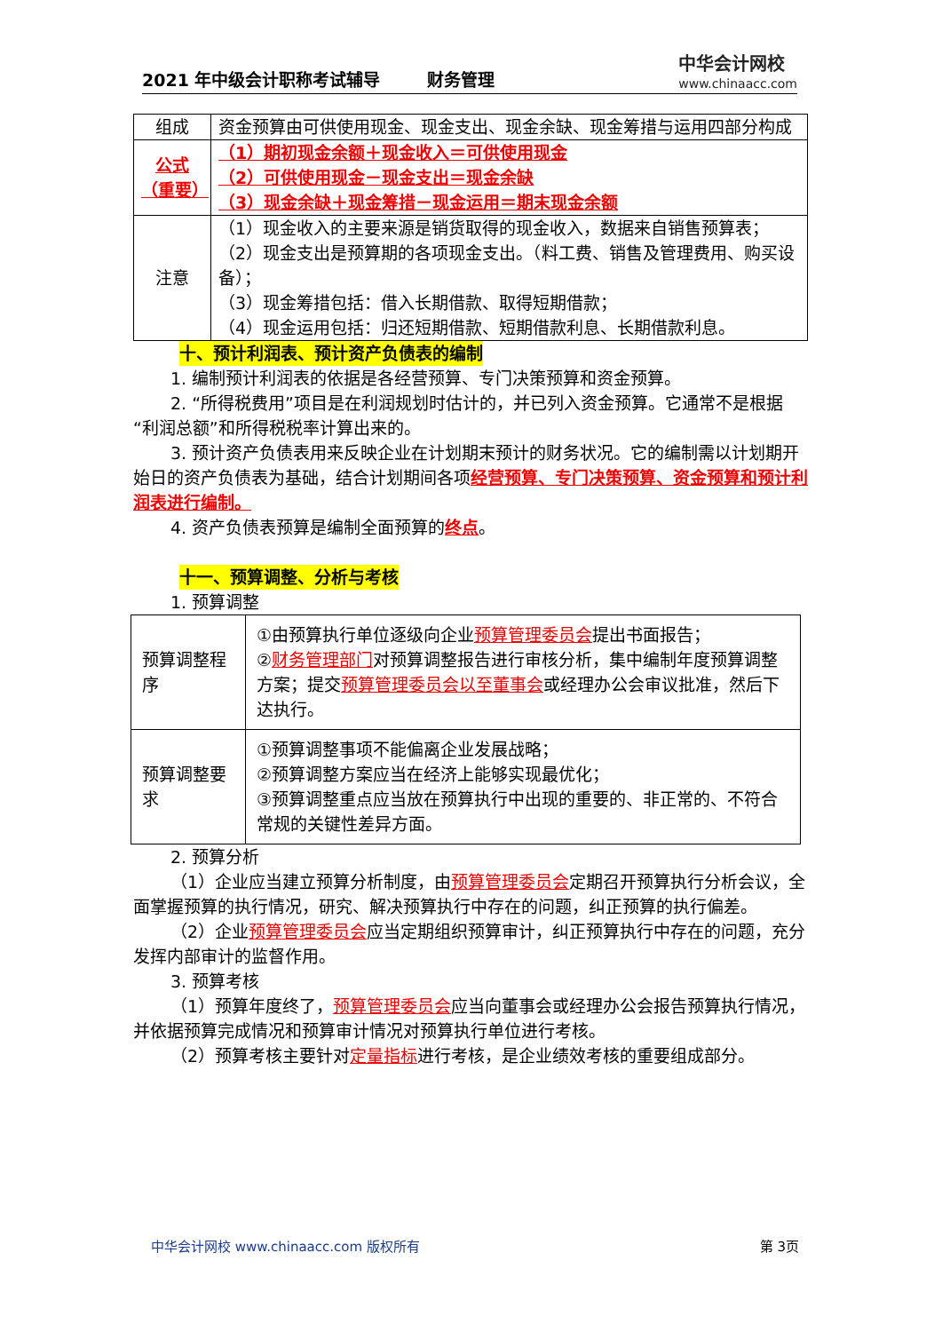2021 年中级会计职称考试辅导 财务管理
中华会计网校
www.chinaacc.com
| 组成 | 资金预算由可供使用现金、现金支出、现金余缺、现金筹措与运用四部分构成 |
| 公式（重要） | （1）期初现金余额＋现金收入＝可供使用现金 （2）可供使用现金－现金支出＝现金余缺 （3）现金余缺＋现金筹措－现金运用＝期末现金余额 |
| 注意 | （1）现金收入的主要来源是销货取得的现金收入，数据来自销售预算表； （2）现金支出是预算期的各项现金支出。（料工费、销售及管理费用、购买设备）； （3）现金筹措包括：借入长期借款、取得短期借款； （4）现金运用包括：归还短期借款、短期借款利息、长期借款利息。 |
十、预计利润表、预计资产负债表的编制
1. 编制预计利润表的依据是各经营预算、专门决策预算和资金预算。
2. “所得税费用”项目是在利润规划时估计的，并已列入资金预算。它通常不是根据“利润总额”和所得税税率计算出来的。
3. 预计资产负债表用来反映企业在计划期末预计的财务状况。它的编制需以计划期开始日的资产负债表为基础，结合计划期间各项经营预算、专门决策预算、资金预算和预计利润表进行编制。
4. 资产负债表预算是编制全面预算的终点。
十一、预算调整、分析与考核
1. 预算调整
| 预算调整程序 | ①由预算执行单位逐级向企业 预算管理委员会 提出书面报告； ② 财务管理部门 对预算调整报告进行审核分析，集中编制年度预算调整方案；提交 预算管理委员会以至董事会 或经理办公会审议批准，然后下达执行。 |
| 预算调整要求 | ①预算调整事项不能偏离企业发展战略； ②预算调整方案应当在经济上能够实现最优化； ③预算调整重点应当放在预算执行中出现的重要的、非正常的、不符合常规的关键性差异方面。 |
2. 预算分析
（1）企业应当建立预算分析制度，由预算管理委员会定期召开预算执行分析会议，全面掌握预算的执行情况，研究、解决预算执行中存在的问题，纠正预算的执行偏差。
（2）企业预算管理委员会应当定期组织预算审计，纠正预算执行中存在的问题，充分发挥内部审计的监督作用。
3. 预算考核
（1）预算年度终了，预算管理委员会应当向董事会或经理办公会报告预算执行情况，并依据预算完成情况和预算审计情况对预算执行单位进行考核。
（2）预算考核主要针对定量指标进行考核，是企业绩效考核的重要组成部分。
中华会计网校 www.chinaacc.com 版权所有 第 3页